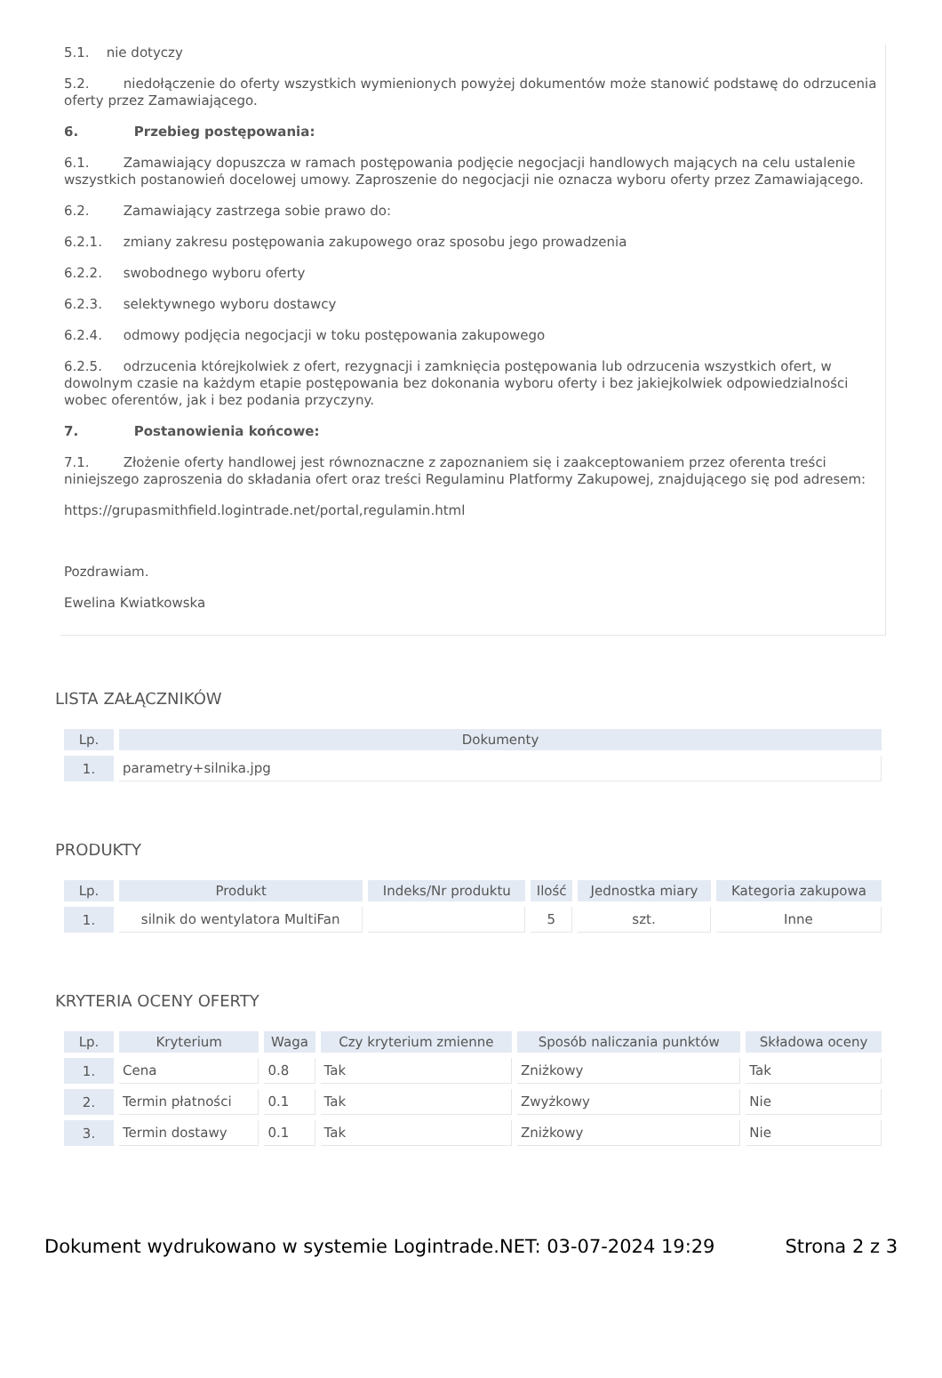5.1. nie dotyczy
5.2. niedołączenie do oferty wszystkich wymienionych powyżej dokumentów może stanowić podstawę do odrzucenia oferty przez Zamawiającego.
6. Przebieg postępowania:
6.1. Zamawiający dopuszcza w ramach postępowania podjęcie negocjacji handlowych mających na celu ustalenie wszystkich postanowień docelowej umowy. Zaproszenie do negocjacji nie oznacza wyboru oferty przez Zamawiającego.
6.2. Zamawiający zastrzega sobie prawo do:
6.2.1. zmiany zakresu postępowania zakupowego oraz sposobu jego prowadzenia
6.2.2. swobodnego wyboru oferty
6.2.3. selektywnego wyboru dostawcy
6.2.4. odmowy podjęcia negocjacji w toku postępowania zakupowego
6.2.5. odrzucenia którejkolwiek z ofert, rezygnacji i zamknięcia postępowania lub odrzucenia wszystkich ofert, w dowolnym czasie na każdym etapie postępowania bez dokonania wyboru oferty i bez jakiejkolwiek odpowiedzialności wobec oferentów, jak i bez podania przyczyny.
7. Postanowienia końcowe:
7.1. Złożenie oferty handlowej jest równoznaczne z zapoznaniem się i zaakceptowaniem przez oferenta treści niniejszego zaproszenia do składania ofert oraz treści Regulaminu Platformy Zakupowej, znajdującego się pod adresem:
https://grupasmithfield.logintrade.net/portal,regulamin.html
Pozdrawiam.
Ewelina Kwiatkowska
LISTA ZAŁĄCZNIKÓW
| Lp. | Dokumenty |
| --- | --- |
| 1. | parametry+silnika.jpg |
PRODUKTY
| Lp. | Produkt | Indeks/Nr produktu | Ilość | Jednostka miary | Kategoria zakupowa |
| --- | --- | --- | --- | --- | --- |
| 1. | silnik do wentylatora MultiFan | | 5 | szt. | Inne |
KRYTERIA OCENY OFERTY
| Lp. | Kryterium | Waga | Czy kryterium zmienne | Sposób naliczania punktów | Składowa oceny |
| --- | --- | --- | --- | --- | --- |
| 1. | Cena | 0.8 | Tak | Zniżkowy | Tak |
| 2. | Termin płatności | 0.1 | Tak | Zwyżkowy | Nie |
| 3. | Termin dostawy | 0.1 | Tak | Zniżkowy | Nie |
Dokument wydrukowano w systemie Logintrade.NET: 03-07-2024 19:29 Strona 2 z 3